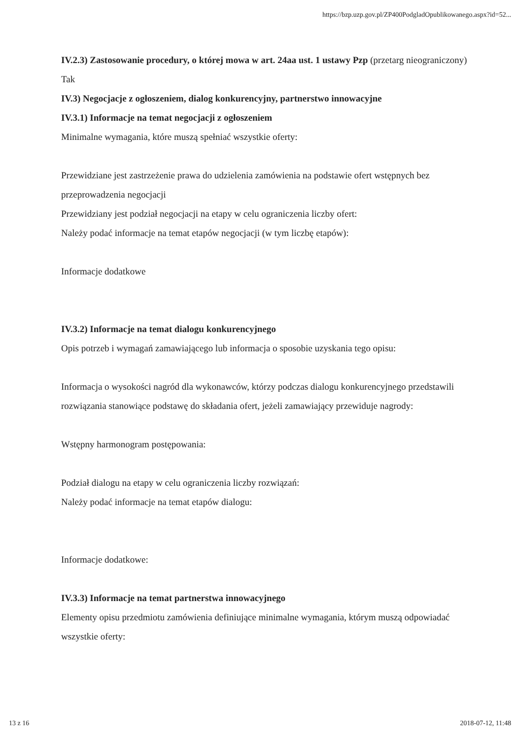https://bzp.uzp.gov.pl/ZP400PodgladOpublikowanego.aspx?id=52...
IV.2.3) Zastosowanie procedury, o której mowa w art. 24aa ust. 1 ustawy Pzp (przetarg nieograniczony)
Tak
IV.3) Negocjacje z ogłoszeniem, dialog konkurencyjny, partnerstwo innowacyjne
IV.3.1) Informacje na temat negocjacji z ogłoszeniem
Minimalne wymagania, które muszą spełniać wszystkie oferty:
Przewidziane jest zastrzeżenie prawa do udzielenia zamówienia na podstawie ofert wstępnych bez przeprowadzenia negocjacji
Przewidziany jest podział negocjacji na etapy w celu ograniczenia liczby ofert:
Należy podać informacje na temat etapów negocjacji (w tym liczbę etapów):
Informacje dodatkowe
IV.3.2) Informacje na temat dialogu konkurencyjnego
Opis potrzeb i wymagań zamawiającego lub informacja o sposobie uzyskania tego opisu:
Informacja o wysokości nagród dla wykonawców, którzy podczas dialogu konkurencyjnego przedstawili rozwiązania stanowiące podstawę do składania ofert, jeżeli zamawiający przewiduje nagrody:
Wstępny harmonogram postępowania:
Podział dialogu na etapy w celu ograniczenia liczby rozwiązań:
Należy podać informacje na temat etapów dialogu:
Informacje dodatkowe:
IV.3.3) Informacje na temat partnerstwa innowacyjnego
Elementy opisu przedmiotu zamówienia definiujące minimalne wymagania, którym muszą odpowiadać wszystkie oferty:
13 z 16 2018-07-12, 11:48